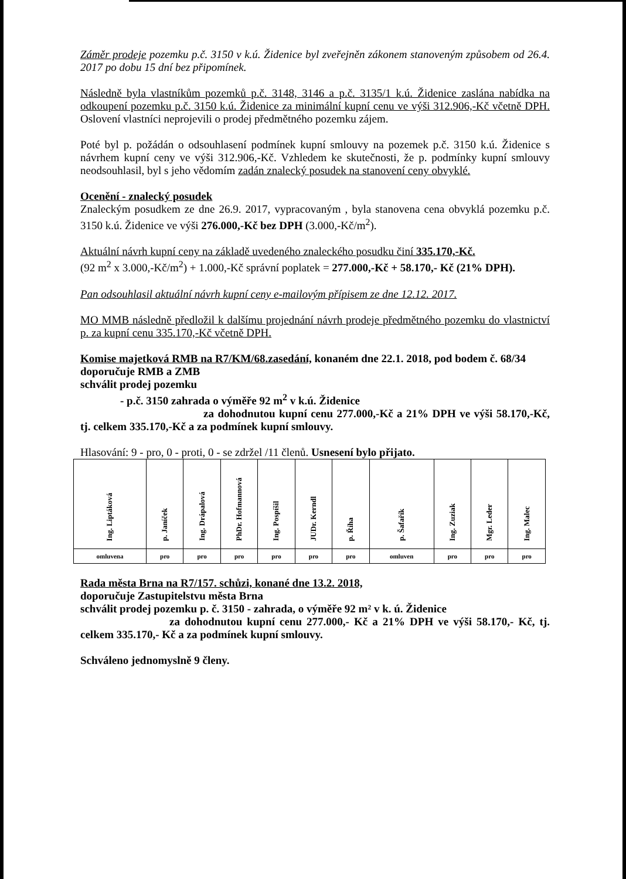Záměr prodeje pozemku p.č. 3150 v k.ú. Židenice byl zveřejněn zákonem stanoveným způsobem od 26.4. 2017 po dobu 15 dní bez připomínek.
Následně byla vlastníkům pozemků p.č. 3148, 3146 a p.č. 3135/1 k.ú. Židenice zaslána nabídka na odkoupení pozemku p.č. 3150 k.ú. Židenice za minimální kupní cenu ve výši 312.906,-Kč včetně DPH. Oslovení vlastníci neprojevili o prodej předmětného pozemku zájem.
Poté byl p. požádán o odsouhlasení podmínek kupní smlouvy na pozemek p.č. 3150 k.ú. Židenice s návrhem kupní ceny ve výši 312.906,-Kč. Vzhledem ke skutečnosti, že p. podmínky kupní smlouvy neodsouhlasil, byl s jeho vědomím zadán znalecký posudek na stanovení ceny obvyklé.
Ocenění - znalecký posudek
Znaleckým posudkem ze dne 26.9. 2017, vypracovaným , byla stanovena cena obvyklá pozemku p.č. 3150 k.ú. Židenice ve výši 276.000,-Kč bez DPH (3.000,-Kč/m<sup>2</sup>).
Aktuální návrh kupní ceny na základě uvedeného znaleckého posudku činí 335.170,-Kč.
(92 m<sup>2</sup> x 3.000,-Kč/m<sup>2</sup>) + 1.000,-Kč správní poplatek = 277.000,-Kč + 58.170,- Kč (21% DPH).
Pan odsouhlasil aktuální návrh kupní ceny e-mailovým přípisem ze dne 12.12. 2017.
MO MMB následně předložil k dalšímu projednání návrh prodeje předmětného pozemku do vlastnictví p. za kupní cenu 335.170,-Kč včetně DPH.
Komise majetková RMB na R7/KM/68.zasedání, konaném dne 22.1. 2018, pod bodem č. 68/34
doporučuje RMB a ZMB
schválit prodej pozemku
- p.č. 3150 zahrada o výměře 92 m<sup>2</sup> v k.ú. Židenice
za dohodnutou kupní cenu 277.000,-Kč a 21% DPH ve výši 58.170,-Kč, tj. celkem 335.170,-Kč a za podmínek kupní smlouvy.
Hlasování: 9 - pro, 0 - proti, 0 - se zdržel /11 členů. Usnesení bylo přijato.
| Ing. Liptáková | p. Janíček | Ing. Drápalová | PhDr. Hofmannová | Ing. Pospíšil | JUDr. Kerndl | p. Říha | p. Šafařík | Ing. Zuziak | Mgr. Leder | Ing. Malec |
| omluvena | pro | pro | pro | pro | pro | pro | omluven | pro | pro | pro |
Rada města Brna na R7/157. schůzi, konané dne 13.2. 2018,
doporučuje Zastupitelstvu města Brna
schválit prodej pozemku p. č. 3150 - zahrada, o výměře 92 m² v k. ú. Židenice
za dohodnutou kupní cenu 277.000,- Kč a 21% DPH ve výši 58.170,- Kč, tj. celkem 335.170,- Kč a za podmínek kupní smlouvy.
Schváleno jednomyslně 9 členy.